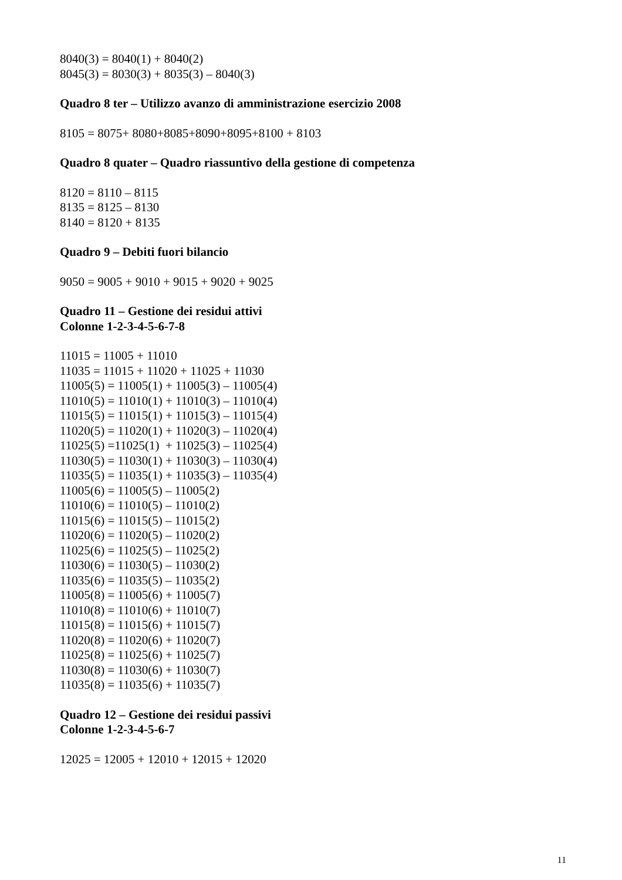8040(3) = 8040(1) + 8040(2)
8045(3) = 8030(3) + 8035(3) – 8040(3)
Quadro 8 ter – Utilizzo avanzo di amministrazione esercizio 2008
8105 = 8075+ 8080+8085+8090+8095+8100 + 8103
Quadro 8 quater – Quadro riassuntivo della gestione di competenza
8120 = 8110 – 8115
8135 = 8125 – 8130
8140 = 8120 + 8135
Quadro 9 – Debiti fuori bilancio
9050 = 9005 + 9010 + 9015 + 9020 + 9025
Quadro 11 – Gestione dei residui attivi
Colonne 1-2-3-4-5-6-7-8
11015 = 11005 + 11010
11035 = 11015 + 11020 + 11025 + 11030
11005(5) = 11005(1) + 11005(3) – 11005(4)
11010(5) = 11010(1) + 11010(3) – 11010(4)
11015(5) = 11015(1) + 11015(3) – 11015(4)
11020(5) = 11020(1) + 11020(3) – 11020(4)
11025(5) =11025(1) + 11025(3) – 11025(4)
11030(5) = 11030(1) + 11030(3) – 11030(4)
11035(5) = 11035(1) + 11035(3) – 11035(4)
11005(6) = 11005(5) – 11005(2)
11010(6) = 11010(5) – 11010(2)
11015(6) = 11015(5) – 11015(2)
11020(6) = 11020(5) – 11020(2)
11025(6) = 11025(5) – 11025(2)
11030(6) = 11030(5) – 11030(2)
11035(6) = 11035(5) – 11035(2)
11005(8) = 11005(6) + 11005(7)
11010(8) = 11010(6) + 11010(7)
11015(8) = 11015(6) + 11015(7)
11020(8) = 11020(6) + 11020(7)
11025(8) = 11025(6) + 11025(7)
11030(8) = 11030(6) + 11030(7)
11035(8) = 11035(6) + 11035(7)
Quadro 12 – Gestione dei residui passivi
Colonne 1-2-3-4-5-6-7
12025 = 12005 + 12010 + 12015 + 12020
11